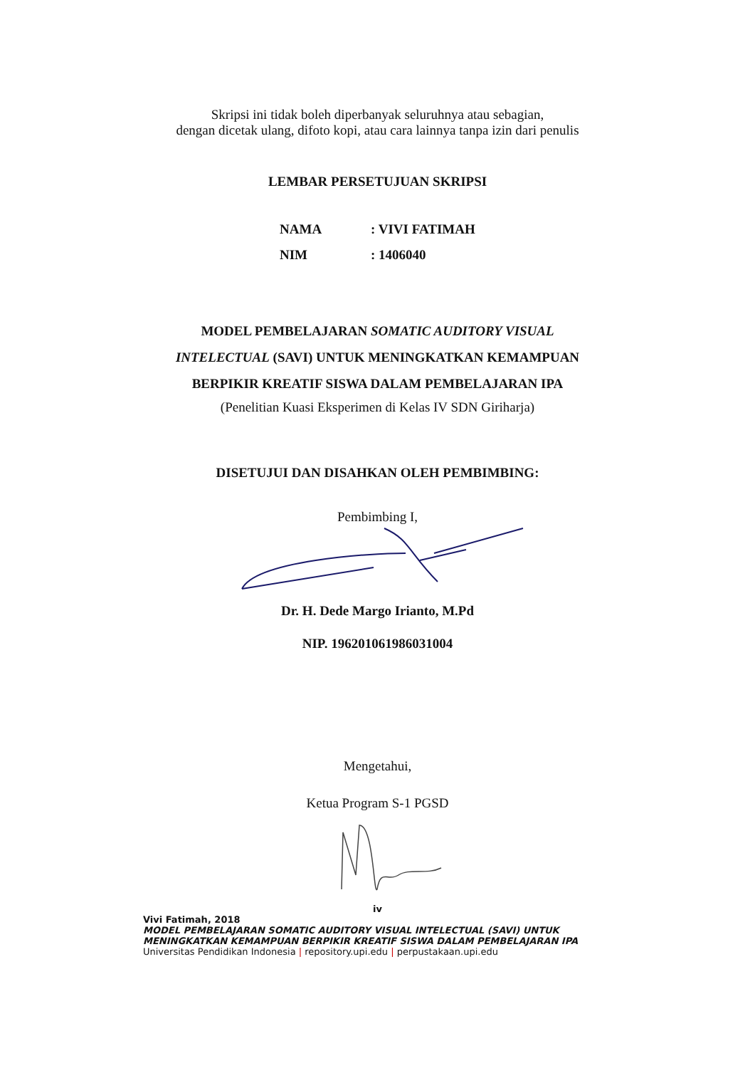Skripsi ini tidak boleh diperbanyak seluruhnya atau sebagian,
dengan dicetak ulang, difoto kopi, atau cara lainnya tanpa izin dari penulis
LEMBAR PERSETUJUAN SKRIPSI
NAMA: VIVI FATIMAH
NIM: 1406040
MODEL PEMBELAJARAN SOMATIC AUDITORY VISUAL
INTELECTUAL (SAVI) UNTUK MENINGKATKAN KEMAMPUAN
BERPIKIR KREATIF SISWA DALAM PEMBELAJARAN IPA
(Penelitian Kuasi Eksperimen di Kelas IV SDN Giriharja)
DISETUJUI DAN DISAHKAN OLEH PEMBIMBING:
Pembimbing I,
Dr. H. Dede Margo Irianto, M.Pd
NIP. 196201061986031004
Mengetahui,
Ketua Program S-1 PGSD
iv
Vivi Fatimah, 2018
MODEL PEMBELAJARAN SOMATIC AUDITORY VISUAL INTELECTUAL (SAVI) UNTUK MENINGKATKAN KEMAMPUAN BERPIKIR KREATIF SISWA DALAM PEMBELAJARAN IPA
Universitas Pendidikan Indonesia | repository.upi.edu | perpustakaan.upi.edu